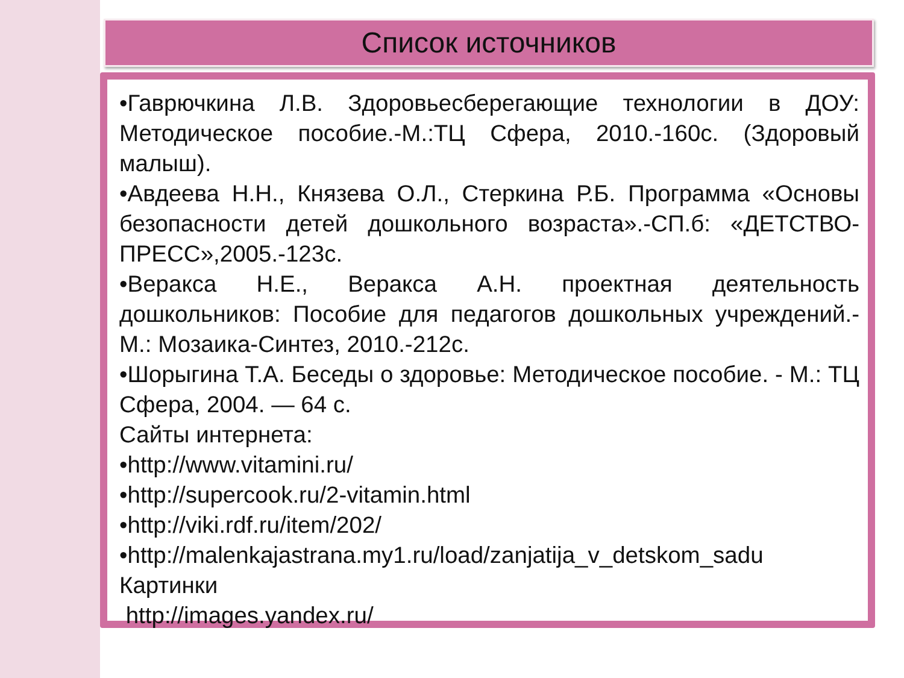Список источников
•Гаврючкина Л.В. Здоровьесберегающие технологии в ДОУ: Методическое пособие.-М.:ТЦ Сфера, 2010.-160с. (Здоровый малыш).
•Авдеева Н.Н., Князева О.Л., Стеркина Р.Б. Программа «Основы безопасности детей дошкольного возраста».-СП.б: «ДЕТСТВО-ПРЕСС»,2005.-123с.
•Веракса Н.Е., Веракса А.Н. проектная деятельность дошкольников: Пособие для педагогов дошкольных учреждений.- М.: Мозаика-Синтез, 2010.-212с.
•Шорыгина Т.А. Беседы о здоровье: Методическое пособие. - М.: ТЦ Сфера, 2004. — 64 с.
Сайты интернета:
•http://www.vitamini.ru/
•http://supercook.ru/2-vitamin.html
•http://viki.rdf.ru/item/202/
•http://malenkajastrana.my1.ru/load/zanjatija_v_detskom_sadu
Картинки
http://images.yandex.ru/